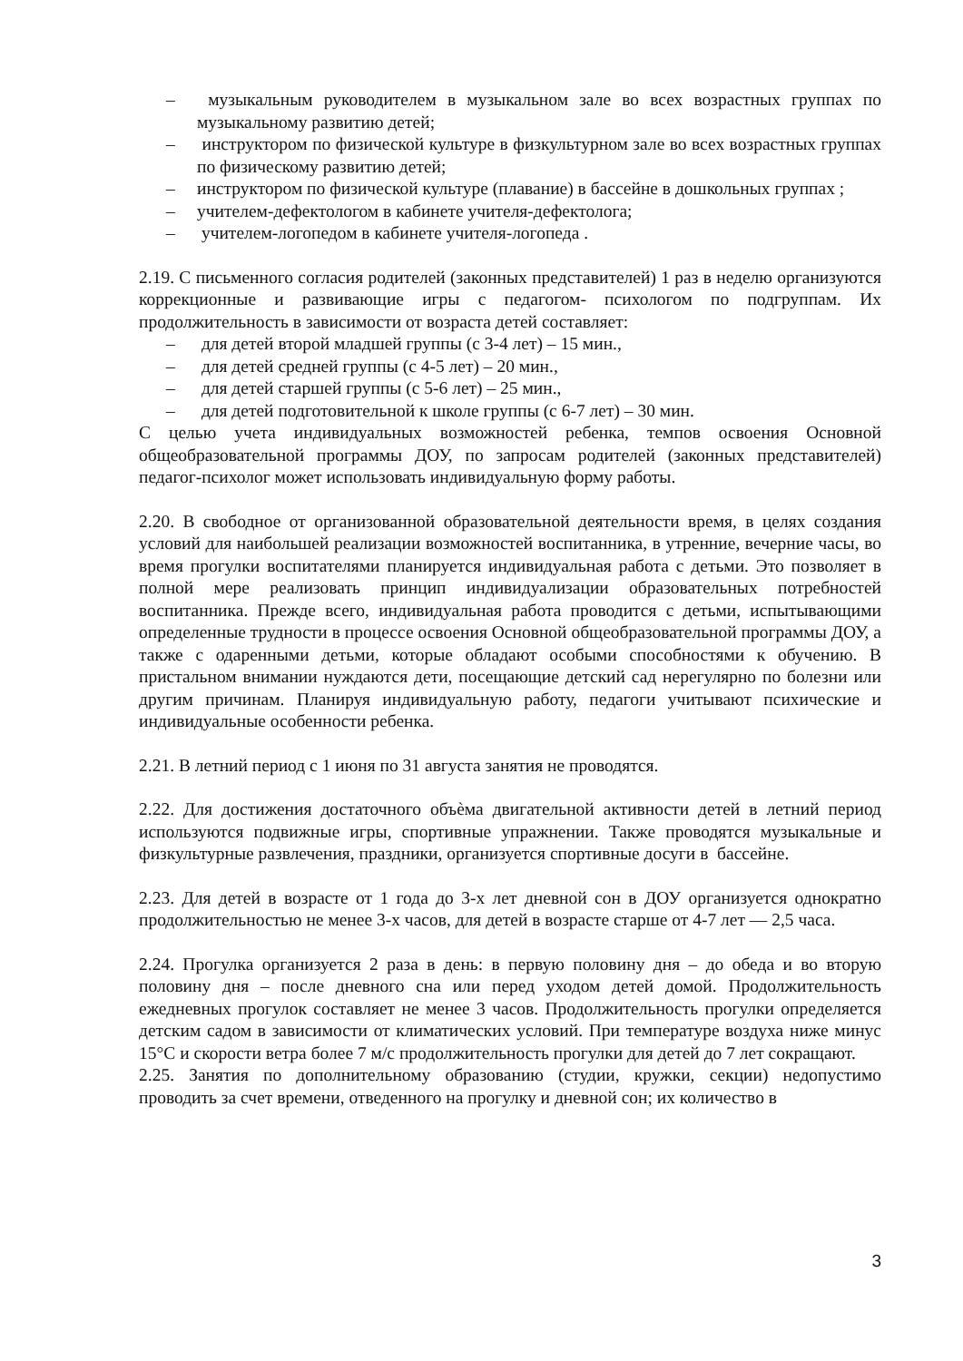– музыкальным руководителем в музыкальном зале во всех возрастных группах по музыкальному развитию детей;
– инструктором по физической культуре в физкультурном зале во всех возрастных группах по физическому развитию детей;
– инструктором по физической культуре (плавание) в бассейне в дошкольных группах ;
– учителем-дефектологом в кабинете учителя-дефектолога;
– учителем-логопедом в кабинете учителя-логопеда .
2.19. С письменного согласия родителей (законных представителей) 1 раз в неделю организуются коррекционные и развивающие игры с педагогом- психологом по подгруппам. Их продолжительность в зависимости от возраста детей составляет:
– для детей второй младшей группы (с 3-4 лет) – 15 мин.,
– для детей средней группы (с 4-5 лет) – 20 мин.,
– для детей старшей группы (с 5-6 лет) – 25 мин.,
– для детей подготовительной к школе группы (с 6-7 лет) – 30 мин.
С целью учета индивидуальных возможностей ребенка, темпов освоения Основной общеобразовательной программы ДОУ, по запросам родителей (законных представителей) педагог-психолог может использовать индивидуальную форму работы.
2.20. В свободное от организованной образовательной деятельности время, в целях создания условий для наибольшей реализации возможностей воспитанника, в утренние, вечерние часы, во время прогулки воспитателями планируется индивидуальная работа с детьми. Это позволяет в полной мере реализовать принцип индивидуализации образовательных потребностей воспитанника. Прежде всего, индивидуальная работа проводится с детьми, испытывающими определенные трудности в процессе освоения Основной общеобразовательной программы ДОУ, а также с одаренными детьми, которые обладают особыми способностями к обучению. В пристальном внимании нуждаются дети, посещающие детский сад нерегулярно по болезни или другим причинам. Планируя индивидуальную работу, педагоги учитывают психические и индивидуальные особенности ребенка.
2.21. В летний период с 1 июня по 31 августа занятия не проводятся.
2.22. Для достижения достаточного объѐма двигательной активности детей в летний период используются подвижные игры, спортивные упражнении. Также проводятся музыкальные и физкультурные развлечения, праздники, организуется спортивные досуги в бассейне.
2.23. Для детей в возрасте от 1 года до 3-х лет дневной сон в ДОУ организуется однократно продолжительностью не менее 3-х часов, для детей в возрасте старше от 4-7 лет — 2,5 часа.
2.24. Прогулка организуется 2 раза в день: в первую половину дня – до обеда и во вторую половину дня – после дневного сна или перед уходом детей домой. Продолжительность ежедневных прогулок составляет не менее 3 часов. Продолжительность прогулки определяется детским садом в зависимости от климатических условий. При температуре воздуха ниже минус 15°С и скорости ветра более 7 м/с продолжительность прогулки для детей до 7 лет сокращают.
2.25. Занятия по дополнительному образованию (студии, кружки, секции) недопустимо проводить за счет времени, отведенного на прогулку и дневной сон; их количество в
3